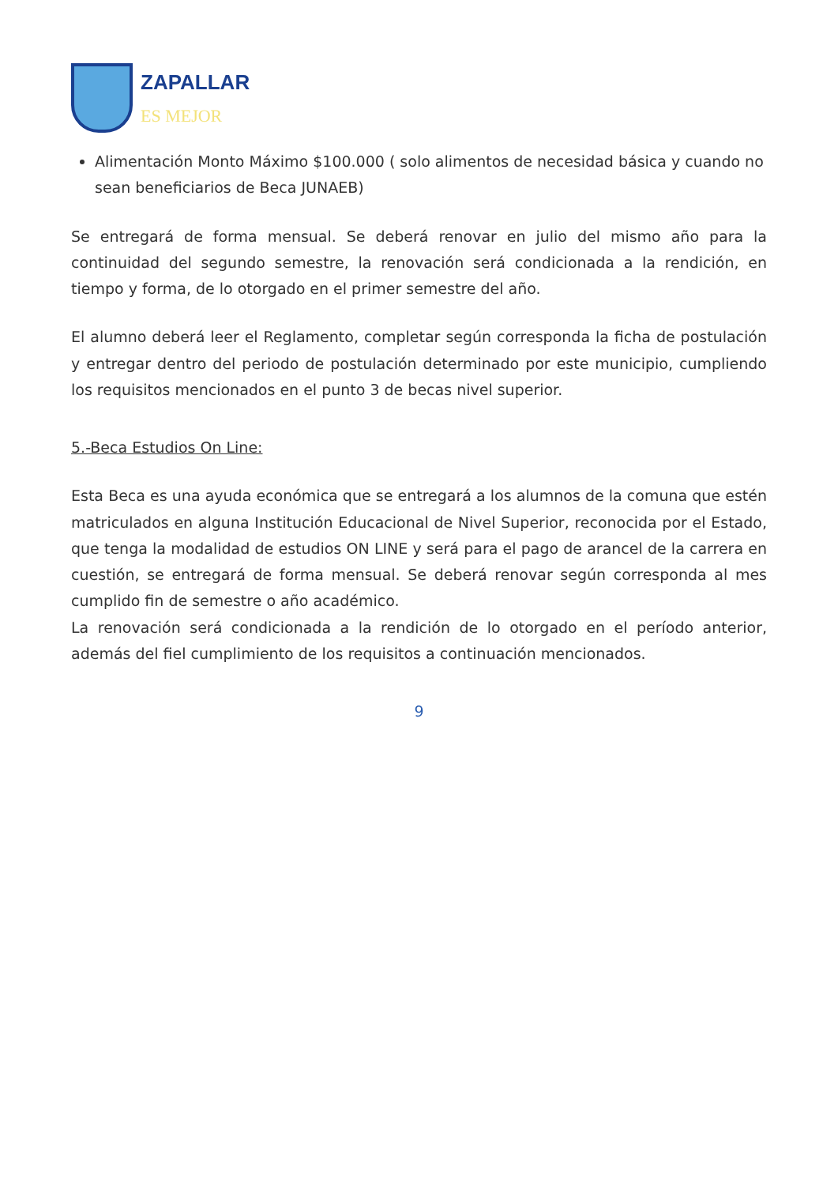ZAPALLAR
ES MEJOR
Alimentación Monto Máximo $100.000 ( solo alimentos de necesidad básica y cuando no sean beneficiarios de Beca JUNAEB)
Se entregará de forma mensual. Se deberá renovar en julio del mismo año para la continuidad del segundo semestre, la renovación será condicionada a la rendición, en tiempo y forma, de lo otorgado en el primer semestre del año.
El alumno deberá leer el Reglamento, completar según corresponda la ficha de postulación y entregar dentro del periodo de postulación determinado por este municipio, cumpliendo los requisitos mencionados en el punto 3 de becas nivel superior.
5.-Beca Estudios On Line:
Esta Beca es una ayuda económica que se entregará a los alumnos de la comuna que estén matriculados en alguna Institución Educacional de Nivel Superior, reconocida por el Estado, que tenga la modalidad de estudios ON LINE y será para el pago de arancel de la carrera en cuestión, se entregará de forma mensual. Se deberá renovar según corresponda al mes cumplido fin de semestre o año académico.
La renovación será condicionada a la rendición de lo otorgado en el período anterior, además del fiel cumplimiento de los requisitos a continuación mencionados.
9